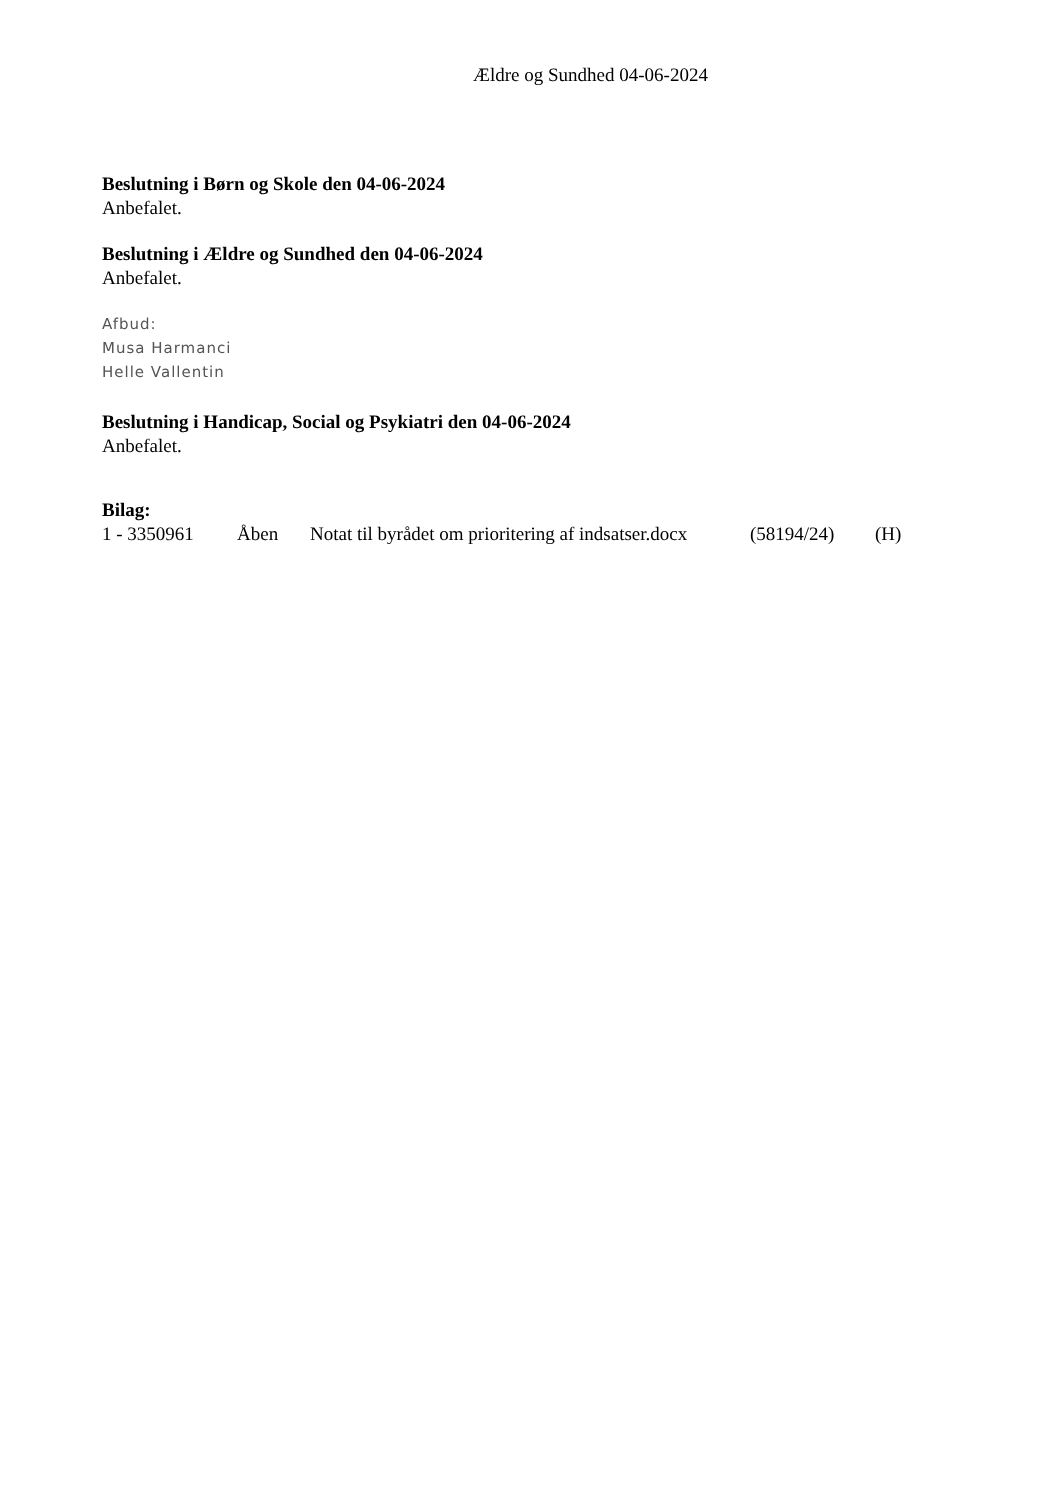Ældre og Sundhed 04-06-2024
Beslutning i Børn og Skole den 04-06-2024
Anbefalet.
Beslutning i Ældre og Sundhed den 04-06-2024
Anbefalet.
Afbud:
Musa Harmanci
Helle Vallentin
Beslutning i Handicap, Social og Psykiatri den 04-06-2024
Anbefalet.
Bilag:
1 - 3350961 Åben Notat til byrådet om prioritering af indsatser.docx (58194/24) (H)